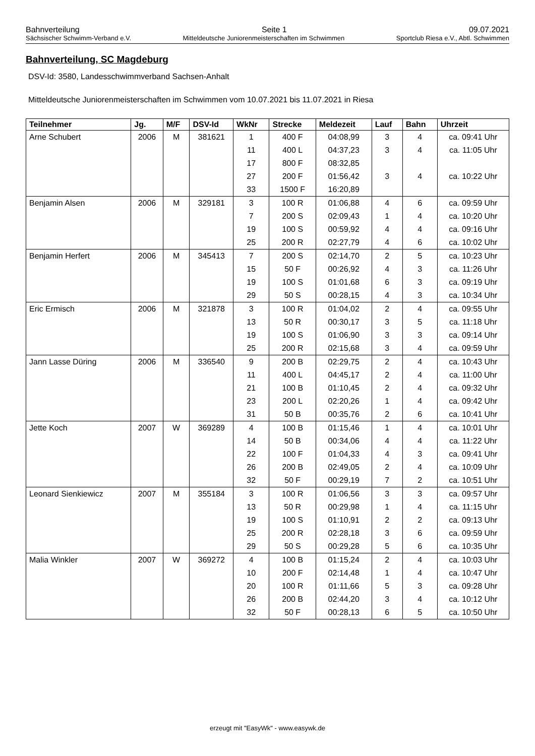Bahnverteilung Seite 1 09.07.2021
Sächsischer Schwimm-Verband e.V. Mitteldeutsche Juniorenmeisterschaften im Schwimmen Sportclub Riesa e.V., Abtl. Schwimmen
Bahnverteilung, SC Magdeburg
DSV-Id: 3580, Landesschwimmverband Sachsen-Anhalt
Mitteldeutsche Juniorenmeisterschaften im Schwimmen vom 10.07.2021 bis 11.07.2021 in Riesa
| Teilnehmer | Jg. | M/F | DSV-Id | WkNr | Strecke | Meldezeit | Lauf | Bahn | Uhrzeit |
| --- | --- | --- | --- | --- | --- | --- | --- | --- | --- |
| Arne Schubert | 2006 | M | 381621 | 1 | 400 F | 04:08,99 | 3 | 4 | ca. 09:41 Uhr |
| | | | | 11 | 400 L | 04:37,23 | 3 | 4 | ca. 11:05 Uhr |
| | | | | 17 | 800 F | 08:32,85 | | | |
| | | | | 27 | 200 F | 01:56,42 | 3 | 4 | ca. 10:22 Uhr |
| | | | | 33 | 1500 F | 16:20,89 | | | |
| Benjamin Alsen | 2006 | M | 329181 | 3 | 100 R | 01:06,88 | 4 | 6 | ca. 09:59 Uhr |
| | | | | 7 | 200 S | 02:09,43 | 1 | 4 | ca. 10:20 Uhr |
| | | | | 19 | 100 S | 00:59,92 | 4 | 4 | ca. 09:16 Uhr |
| | | | | 25 | 200 R | 02:27,79 | 4 | 6 | ca. 10:02 Uhr |
| Benjamin Herfert | 2006 | M | 345413 | 7 | 200 S | 02:14,70 | 2 | 5 | ca. 10:23 Uhr |
| | | | | 15 | 50 F | 00:26,92 | 4 | 3 | ca. 11:26 Uhr |
| | | | | 19 | 100 S | 01:01,68 | 6 | 3 | ca. 09:19 Uhr |
| | | | | 29 | 50 S | 00:28,15 | 4 | 3 | ca. 10:34 Uhr |
| Eric Ermisch | 2006 | M | 321878 | 3 | 100 R | 01:04,02 | 2 | 4 | ca. 09:55 Uhr |
| | | | | 13 | 50 R | 00:30,17 | 3 | 5 | ca. 11:18 Uhr |
| | | | | 19 | 100 S | 01:06,90 | 3 | 3 | ca. 09:14 Uhr |
| | | | | 25 | 200 R | 02:15,68 | 3 | 4 | ca. 09:59 Uhr |
| Jann Lasse Düring | 2006 | M | 336540 | 9 | 200 B | 02:29,75 | 2 | 4 | ca. 10:43 Uhr |
| | | | | 11 | 400 L | 04:45,17 | 2 | 4 | ca. 11:00 Uhr |
| | | | | 21 | 100 B | 01:10,45 | 2 | 4 | ca. 09:32 Uhr |
| | | | | 23 | 200 L | 02:20,26 | 1 | 4 | ca. 09:42 Uhr |
| | | | | 31 | 50 B | 00:35,76 | 2 | 6 | ca. 10:41 Uhr |
| Jette Koch | 2007 | W | 369289 | 4 | 100 B | 01:15,46 | 1 | 4 | ca. 10:01 Uhr |
| | | | | 14 | 50 B | 00:34,06 | 4 | 4 | ca. 11:22 Uhr |
| | | | | 22 | 100 F | 01:04,33 | 4 | 3 | ca. 09:41 Uhr |
| | | | | 26 | 200 B | 02:49,05 | 2 | 4 | ca. 10:09 Uhr |
| | | | | 32 | 50 F | 00:29,19 | 7 | 2 | ca. 10:51 Uhr |
| Leonard Sienkiewicz | 2007 | M | 355184 | 3 | 100 R | 01:06,56 | 3 | 3 | ca. 09:57 Uhr |
| | | | | 13 | 50 R | 00:29,98 | 1 | 4 | ca. 11:15 Uhr |
| | | | | 19 | 100 S | 01:10,91 | 2 | 2 | ca. 09:13 Uhr |
| | | | | 25 | 200 R | 02:28,18 | 3 | 6 | ca. 09:59 Uhr |
| | | | | 29 | 50 S | 00:29,28 | 5 | 6 | ca. 10:35 Uhr |
| Malia Winkler | 2007 | W | 369272 | 4 | 100 B | 01:15,24 | 2 | 4 | ca. 10:03 Uhr |
| | | | | 10 | 200 F | 02:14,48 | 1 | 4 | ca. 10:47 Uhr |
| | | | | 20 | 100 R | 01:11,66 | 5 | 3 | ca. 09:28 Uhr |
| | | | | 26 | 200 B | 02:44,20 | 3 | 4 | ca. 10:12 Uhr |
| | | | | 32 | 50 F | 00:28,13 | 6 | 5 | ca. 10:50 Uhr |
erzeugt mit "EasyWk" - www.easywk.de